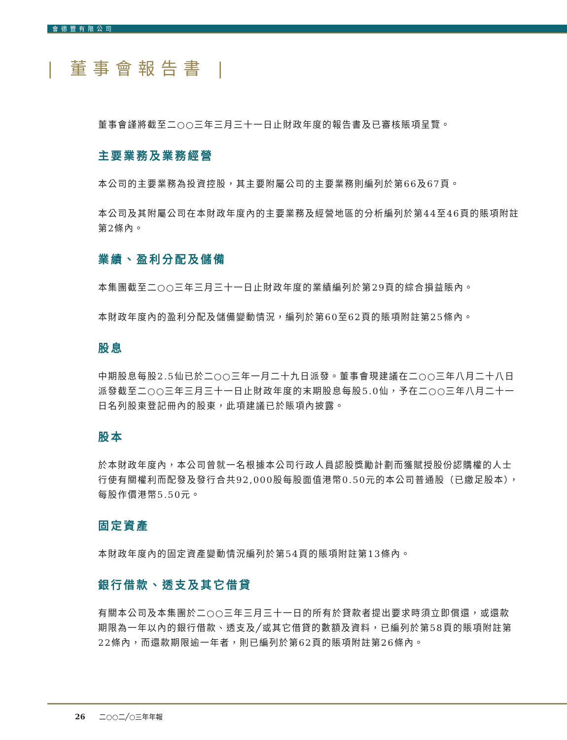會德豐有限公司
| 董事會報告書 |
董事會謹將截至二○○三年三月三十一日止財政年度的報告書及已審核賬項呈覽。
主要業務及業務經營
本公司的主要業務為投資控股，其主要附屬公司的主要業務則編列於第66及67頁。
本公司及其附屬公司在本財政年度內的主要業務及經營地區的分析編列於第44至46頁的賬項附註第2條內。
業績、盈利分配及儲備
本集團截至二○○三年三月三十一日止財政年度的業績編列於第29頁的綜合損益賬內。
本財政年度內的盈利分配及儲備變動情況，編列於第60至62頁的賬項附註第25條內。
股息
中期股息每股2.5仙已於二○○三年一月二十九日派發。董事會現建議在二○○三年八月二十八日派發截至二○○三年三月三十一日止財政年度的末期股息每股5.0仙，予在二○○三年八月二十一日名列股東登記冊內的股東，此項建議已於賬項內披露。
股本
於本財政年度內，本公司曾就一名根據本公司行政人員認股獎勵計劃而獲賦授股份認購權的人士行使有關權利而配發及發行合共92,000股每股面值港幣0.50元的本公司普通股（已繳足股本），每股作價港幣5.50元。
固定資產
本財政年度內的固定資產變動情況編列於第54頁的賬項附註第13條內。
銀行借款、透支及其它借貸
有關本公司及本集團於二○○三年三月三十一日的所有於貸款者提出要求時須立即償還，或還款期限為一年以內的銀行借款、透支及╱或其它借貸的數額及資料，已編列於第58頁的賬項附註第22條內，而還款期限逾一年者，則已編列於第62頁的賬項附註第26條內。
26 二○○二╱○三年年報